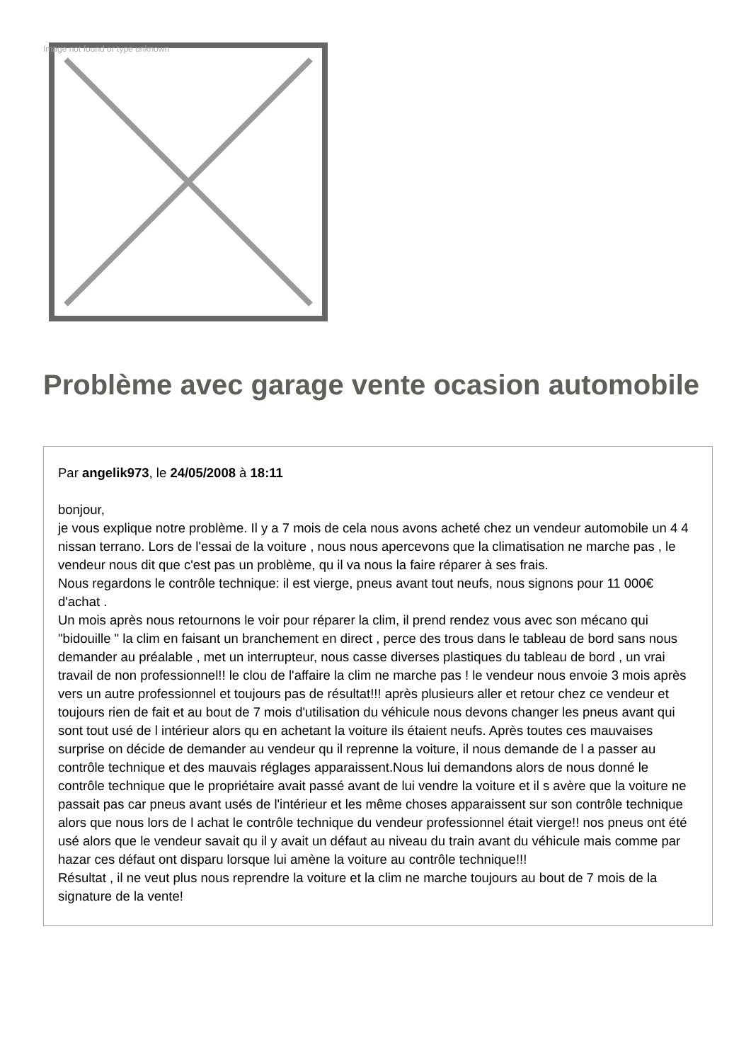Image not found or type unknown
Problème avec garage vente ocasion automobile
Par angelik973, le 24/05/2008 à 18:11
bonjour,
je vous explique notre problème. Il y a 7 mois de cela nous avons acheté chez un vendeur automobile un 4 4 nissan terrano. Lors de l'essai de la voiture , nous nous apercevons que la climatisation ne marche pas , le vendeur nous dit que c'est pas un problème, qu il va nous la faire réparer à ses frais.
Nous regardons le contrôle technique: il est vierge, pneus avant tout neufs, nous signons pour 11 000€ d'achat .
Un mois après nous retournons le voir pour réparer la clim, il prend rendez vous avec son mécano qui "bidouille " la clim en faisant un branchement en direct , perce des trous dans le tableau de bord sans nous demander au préalable , met un interrupteur, nous casse diverses plastiques du tableau de bord , un vrai travail de non professionnel!! le clou de l'affaire la clim ne marche pas ! le vendeur nous envoie 3 mois après vers un autre professionnel et toujours pas de résultat!!! après plusieurs aller et retour chez ce vendeur et toujours rien de fait et au bout de 7 mois d'utilisation du véhicule nous devons changer les pneus avant qui sont tout usé de l intérieur alors qu en achetant la voiture ils étaient neufs. Après toutes ces mauvaises surprise on décide de demander au vendeur qu il reprenne la voiture, il nous demande de l a passer au contrôle technique et des mauvais réglages apparaissent.Nous lui demandons alors de nous donné le contrôle technique que le propriétaire avait passé avant de lui vendre la voiture et il s avère que la voiture ne passait pas car pneus avant usés de l'intérieur et les même choses apparaissent sur son contrôle technique alors que nous lors de l achat le contrôle technique du vendeur professionnel était vierge!! nos pneus ont été usé alors que le vendeur savait qu il y avait un défaut au niveau du train avant du véhicule mais comme par hazar ces défaut ont disparu lorsque lui amène la voiture au contrôle technique!!!
Résultat , il ne veut plus nous reprendre la voiture et la clim ne marche toujours au bout de 7 mois de la signature de la vente!